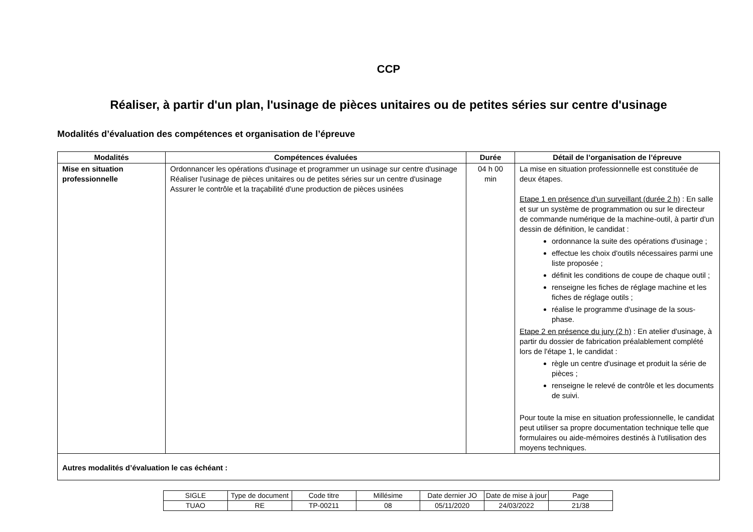CCP
Réaliser, à partir d'un plan, l'usinage de pièces unitaires ou de petites séries sur centre d'usinage
Modalités d’évaluation des compétences et organisation de l’épreuve
| Modalités | Compétences évaluées | Durée | Détail de l’organisation de l’épreuve |
| --- | --- | --- | --- |
| Mise en situation professionnelle | Ordonnancer les opérations d'usinage et programmer un usinage sur centre d'usinage Réaliser l'usinage de pièces unitaires ou de petites séries sur un centre d'usinage Assurer le contrôle et la traçabilité d'une production de pièces usinées | 04 h 00 min | La mise en situation professionnelle est constituée de deux étapes. Etape 1 en présence d'un surveillant (durée 2 h) : En salle et sur un système de programmation ou sur le directeur de commande numérique de la machine-outil, à partir d'un dessin de définition, le candidat : ordonnance la suite des opérations d'usinage ; effectue les choix d'outils nécessaires parmi une liste proposée ; définit les conditions de coupe de chaque outil ; renseigne les fiches de réglage machine et les fiches de réglage outils ; réalise le programme d'usinage de la sous-phase. Etape 2 en présence du jury (2 h) : En atelier d'usinage, à partir du dossier de fabrication préalablement complété lors de l'étape 1, le candidat : règle un centre d'usinage et produit la série de pièces ; renseigne le relevé de contrôle et les documents de suivi. Pour toute la mise en situation professionnelle, le candidat peut utiliser sa propre documentation technique telle que formulaires ou aide-mémoires destinés à l'utilisation des moyens techniques. |
| Autres modalités d’évaluation le cas échéant : | | | |
| SIGLE | Type de document | Code titre | Millésime | Date dernier JO | Date de mise à jour | Page |
| TUAO | RE | TP-00211 | 08 | 05/11/2020 | 24/03/2022 | 21/38 |